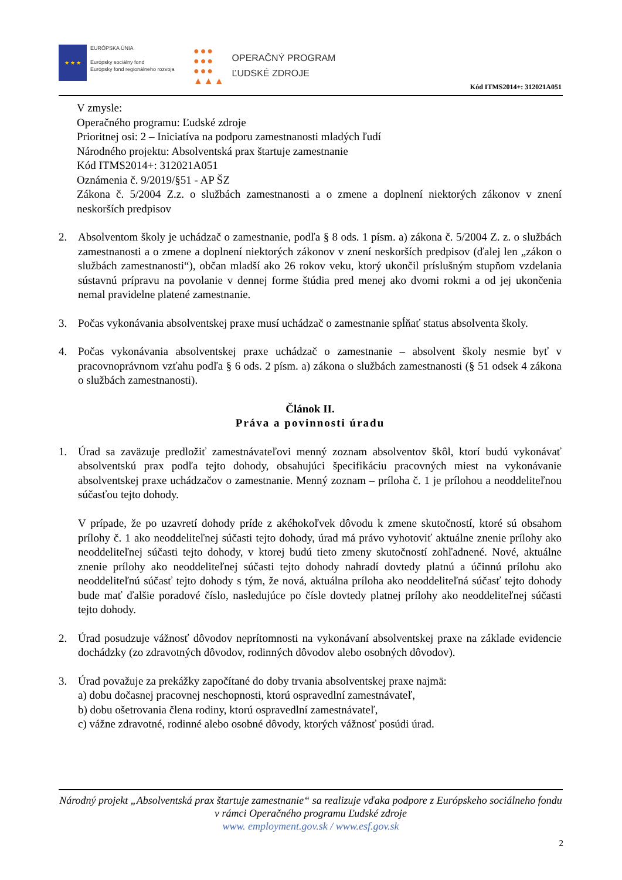★ ★ ★
EURÓPSKA ÚNIA
Európsky sociálny fond
Európsky fond regionálneho rozvoja
●●●
●●●
●●●
▲▲▲
OPERAČNÝ PROGRAM
ĽUDSKÉ ZDROJE
Kód ITMS2014+: 312021A051
V zmysle:
Operačného programu: Ľudské zdroje
Prioritnej osi: 2 – Iniciatíva na podporu zamestnanosti mladých ľudí
Národného projektu: Absolventská prax štartuje zamestnanie
Kód ITMS2014+: 312021A051
Oznámenia č. 9/2019/§51 - AP ŠZ
Zákona č. 5/2004 Z.z. o službách zamestnanosti a o zmene a doplnení niektorých zákonov v znení neskorších predpisov
2. Absolventom školy je uchádzač o zamestnanie, podľa § 8 ods. 1 písm. a) zákona č. 5/2004 Z. z. o službách zamestnanosti a o zmene a doplnení niektorých zákonov v znení neskorších predpisov (ďalej len „zákon o službách zamestnanosti“), občan mladší ako 26 rokov veku, ktorý ukončil príslušným stupňom vzdelania sústavnú prípravu na povolanie v dennej forme štúdia pred menej ako dvomi rokmi a od jej ukončenia nemal pravidelne platené zamestnanie.
3. Počas vykonávania absolventskej praxe musí uchádzač o zamestnanie spĺňať status absolventa školy.
4. Počas vykonávania absolventskej praxe uchádzač o zamestnanie – absolvent školy nesmie byť v pracovnoprávnom vzťahu podľa § 6 ods. 2 písm. a) zákona o službách zamestnanosti (§ 51 odsek 4 zákona o službách zamestnanosti).
Článok II.
Práva a povinnosti úradu
1. Úrad sa zaväzuje predložiť zamestnávateľovi menný zoznam absolventov škôl, ktorí budú vykonávať absolventskú prax podľa tejto dohody, obsahujúci špecifikáciu pracovných miest na vykonávanie absolventskej praxe uchádzačov o zamestnanie. Menný zoznam – príloha č. 1 je prílohou a neoddeliteľnou súčasťou tejto dohody.
V prípade, že po uzavretí dohody príde z akéhokoľvek dôvodu k zmene skutočností, ktoré sú obsahom prílohy č. 1 ako neoddeliteľnej súčasti tejto dohody, úrad má právo vyhotoviť aktuálne znenie prílohy ako neoddeliteľnej súčasti tejto dohody, v ktorej budú tieto zmeny skutočností zohľadnené. Nové, aktuálne znenie prílohy ako neoddeliteľnej súčasti tejto dohody nahradí dovtedy platnú a účinnú prílohu ako neoddeliteľnú súčasť tejto dohody s tým, že nová, aktuálna príloha ako neoddeliteľná súčasť tejto dohody bude mať ďalšie poradové číslo, nasledujúce po čísle dovtedy platnej prílohy ako neoddeliteľnej súčasti tejto dohody.
2. Úrad posudzuje vážnosť dôvodov neprítomnosti na vykonávaní absolventskej praxe na základe evidencie dochádzky (zo zdravotných dôvodov, rodinných dôvodov alebo osobných dôvodov).
3. Úrad považuje za prekážky započítané do doby trvania absolventskej praxe najmä:
a) dobu dočasnej pracovnej neschopnosti, ktorú ospravedlní zamestnávateľ,
b) dobu ošetrovania člena rodiny, ktorú ospravedlní zamestnávateľ,
c) vážne zdravotné, rodinné alebo osobné dôvody, ktorých vážnosť posúdi úrad.
Národný projekt „Absolventská prax štartuje zamestnanie“ sa realizuje vďaka podpore z Európskeho sociálneho fondu v rámci Operačného programu Ľudské zdroje
www. employment.gov.sk / www.esf.gov.sk
2